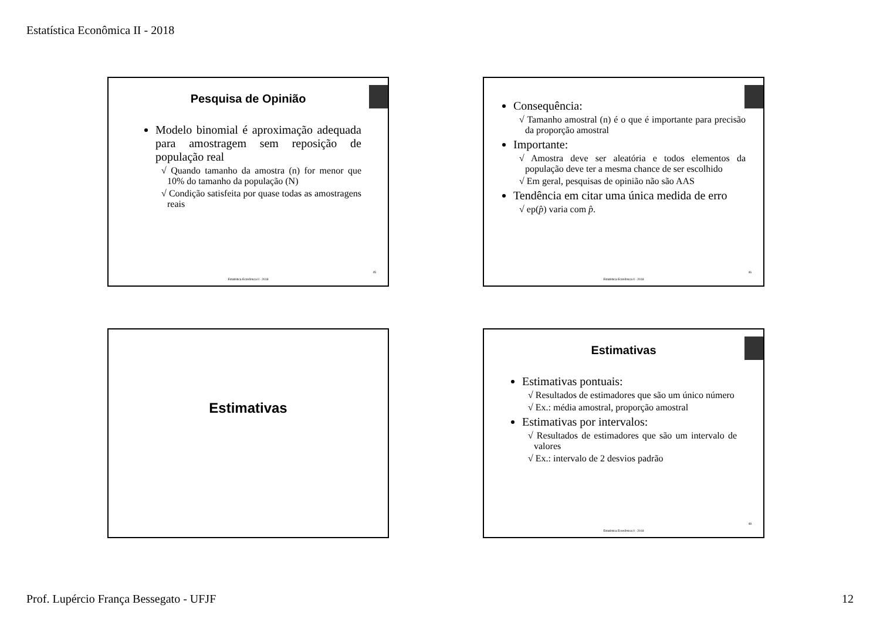Estatística Econômica II - 2018
Pesquisa de Opinião
Modelo binomial é aproximação adequada para amostragem sem reposição de população real
√ Quando tamanho da amostra (n) for menor que 10% do tamanho da população (N)
√ Condição satisfeita por quase todas as amostragens reais
45
Estatística Econômica II - 2018
Consequência:
√ Tamanho amostral (n) é o que é importante para precisão da proporção amostral
Importante:
√ Amostra deve ser aleatória e todos elementos da população deve ter a mesma chance de ser escolhido
√ Em geral, pesquisas de opinião não são AAS
Tendência em citar uma única medida de erro
√ ep(p̂) varia com p̂.
46
Estatística Econômica II - 2018
Estimativas
Estimativas
Estimativas pontuais:
√ Resultados de estimadores que são um único número
√ Ex.: média amostral, proporção amostral
Estimativas por intervalos:
√ Resultados de estimadores que são um intervalo de valores
√ Ex.: intervalo de 2 desvios padrão
48
Estatística Econômica II - 2018
Prof. Lupércio França Bessegato - UFJF
12